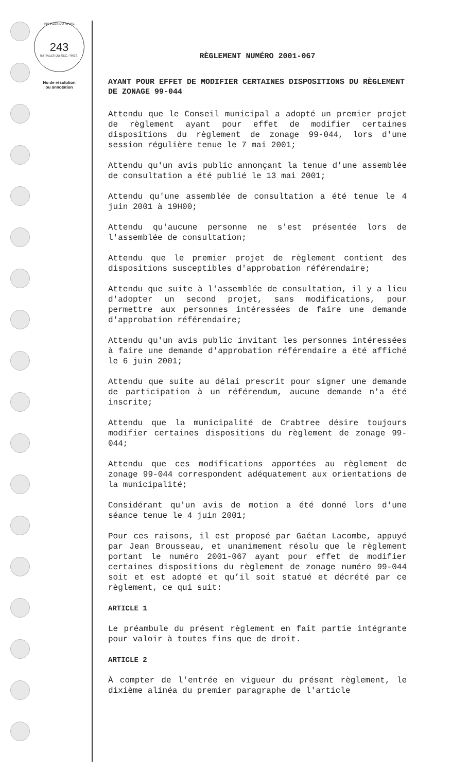INITIALES DU MAIRE
243
INITIALES DU SEC.-TRÉS.
No de résolution
ou annotation
RÈGLEMENT NUMÉRO 2001-067
AYANT POUR EFFET DE MODIFIER CERTAINES DISPOSITIONS DU RÈGLEMENT DE ZONAGE 99-044
Attendu que le Conseil municipal a adopté un premier projet de règlement ayant pour effet de modifier certaines dispositions du règlement de zonage 99-044, lors d'une session régulière tenue le 7 mai 2001;
Attendu qu'un avis public annonçant la tenue d'une assemblée de consultation a été publié le 13 mai 2001;
Attendu qu'une assemblée de consultation a été tenue le 4 juin 2001 à 19H00;
Attendu qu'aucune personne ne s'est présentée lors de l'assemblée de consultation;
Attendu que le premier projet de règlement contient des dispositions susceptibles d'approbation référendaire;
Attendu que suite à l'assemblée de consultation, il y a lieu d'adopter un second projet, sans modifications, pour permettre aux personnes intéressées de faire une demande d'approbation référendaire;
Attendu qu'un avis public invitant les personnes intéressées à faire une demande d'approbation référendaire a été affiché le 6 juin 2001;
Attendu que suite au délai prescrit pour signer une demande de participation à un référendum, aucune demande n'a été inscrite;
Attendu que la municipalité de Crabtree désire toujours modifier certaines dispositions du règlement de zonage 99-044;
Attendu que ces modifications apportées au règlement de zonage 99-044 correspondent adéquatement aux orientations de la municipalité;
Considérant qu'un avis de motion a été donné lors d'une séance tenue le 4 juin 2001;
Pour ces raisons, il est proposé par Gaétan Lacombe, appuyé par Jean Brousseau, et unanimement résolu que le règlement portant le numéro 2001-067 ayant pour effet de modifier certaines dispositions du règlement de zonage numéro 99-044 soit et est adopté et qu’il soit statué et décrété par ce règlement, ce qui suit:
ARTICLE 1
Le préambule du présent règlement en fait partie intégrante pour valoir à toutes fins que de droit.
ARTICLE 2
À compter de l'entrée en vigueur du présent règlement, le dixième alinéa du premier paragraphe de l'article